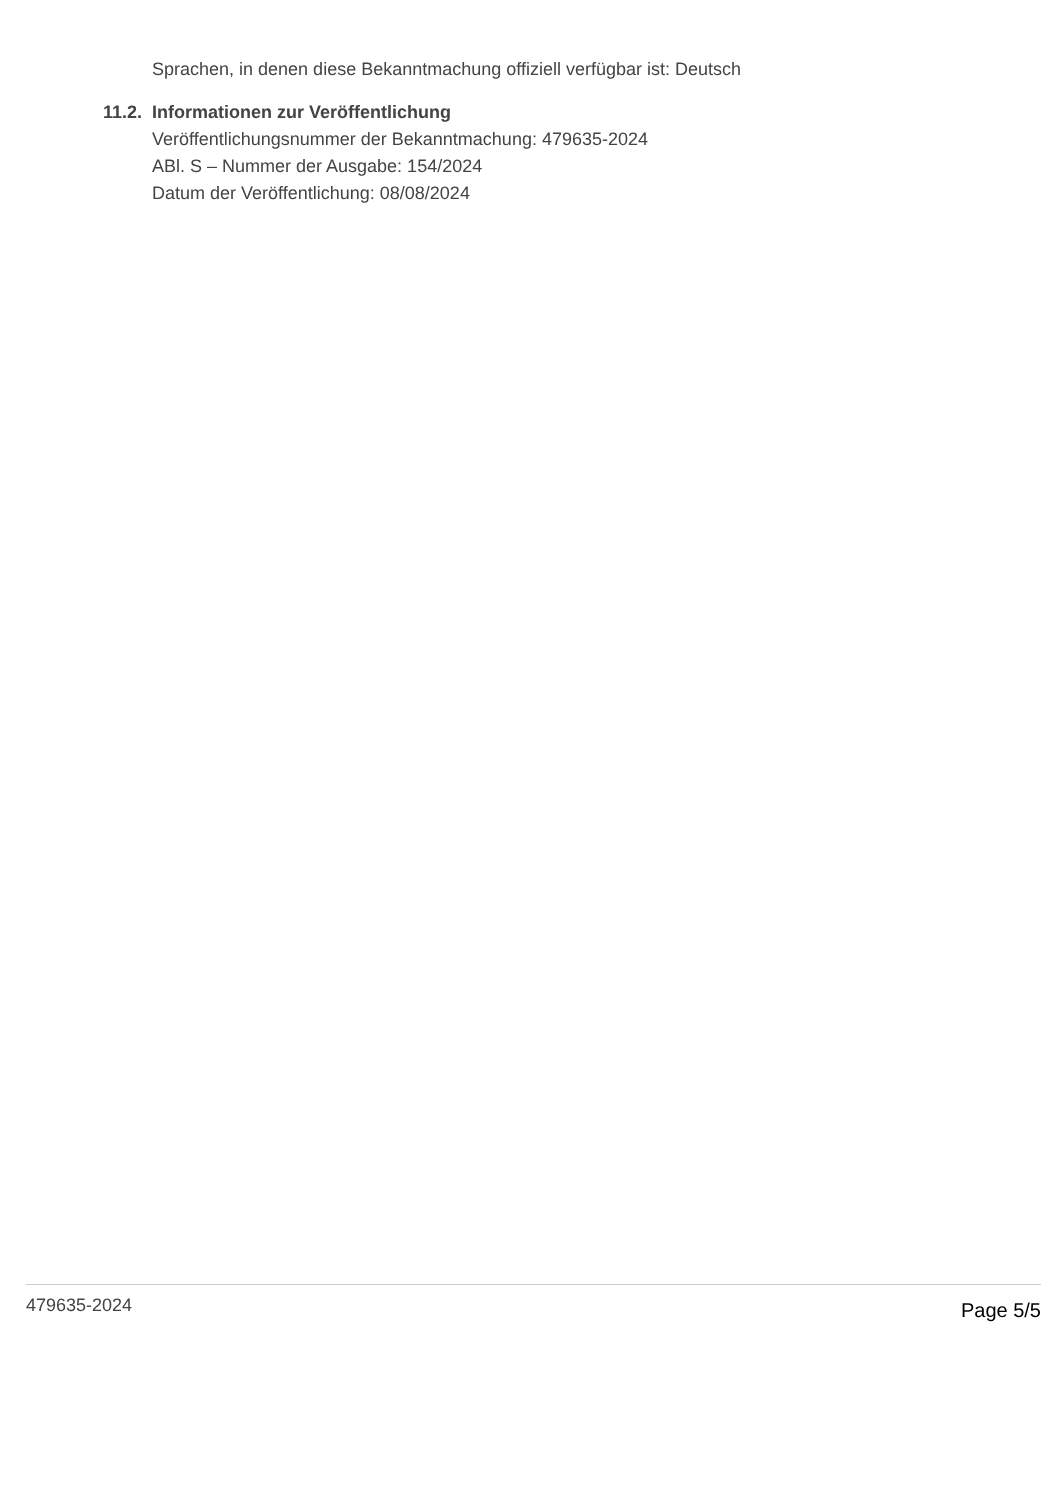Sprachen, in denen diese Bekanntmachung offiziell verfügbar ist: Deutsch
11.2. Informationen zur Veröffentlichung
Veröffentlichungsnummer der Bekanntmachung: 479635-2024
ABl. S – Nummer der Ausgabe: 154/2024
Datum der Veröffentlichung: 08/08/2024
479635-2024 Page 5/5